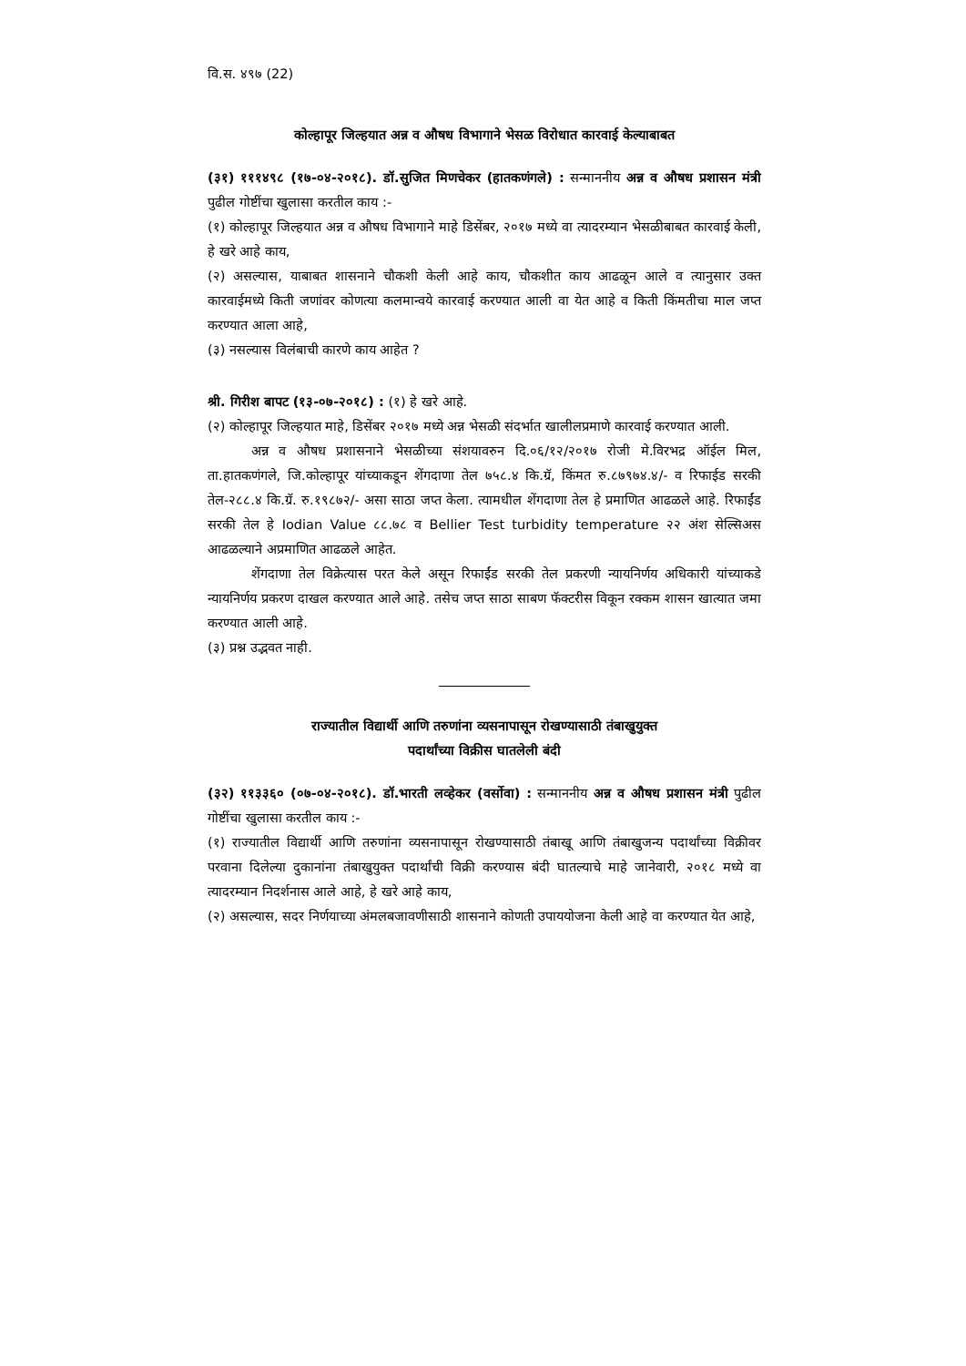वि.स. ४९७ (22)
कोल्हापूर जिल्हयात अन्न व औषध विभागाने भेसळ विरोधात कारवाई केल्याबाबत
(३१) १११४९८ (१७-०४-२०१८). डॉ.सुजित मिणचेकर (हातकणंगले) : सन्माननीय अन्न व औषध प्रशासन मंत्री पुढील गोष्टींचा खुलासा करतील काय :-
(१) कोल्हापूर जिल्हयात अन्न व औषध विभागाने माहे डिसेंबर, २०१७ मध्ये वा त्यादरम्यान भेसळीबाबत कारवाई केली, हे खरे आहे काय,
(२) असल्यास, याबाबत शासनाने चौकशी केली आहे काय, चौकशीत काय आढळून आले व त्यानुसार उक्त कारवाईमध्ये किती जणांवर कोणत्या कलमान्वये कारवाई करण्यात आली वा येत आहे व किती किंमतीचा माल जप्त करण्यात आला आहे,
(३) नसल्यास विलंबाची कारणे काय आहेत ?
श्री. गिरीश बापट (१३-०७-२०१८) : (१) हे खरे आहे.
(२) कोल्हापूर जिल्हयात माहे, डिसेंबर २०१७ मध्ये अन्न भेसळी संदर्भात खालीलप्रमाणे कारवाई करण्यात आली.
अन्न व औषध प्रशासनाने भेसळीच्या संशयावरुन दि.०६/१२/२०१७ रोजी मे.विरभद्र ऑईल मिल, ता.हातकणंगले, जि.कोल्हापूर यांच्याकडून शेंगदाणा तेल ७५८.४ कि.ग्रॅ, किंमत रु.८७९७४.४/- व रिफाईड सरकी तेल-२८८.४ कि.ग्रॅ. रु.१९८७२/- असा साठा जप्त केला. त्यामधील शेंगदाणा तेल हे प्रमाणित आढळले आहे. रिफाईंड सरकी तेल हे Iodian Value ८८.७८ व Bellier Test turbidity temperature २२ अंश सेल्सिअस आढळल्याने अप्रमाणित आढळले आहेत.
शेंगदाणा तेल विक्रेत्यास परत केले असून रिफाईंड सरकी तेल प्रकरणी न्यायनिर्णय अधिकारी यांच्याकडे न्यायनिर्णय प्रकरण दाखल करण्यात आले आहे. तसेच जप्त साठा साबण फॅक्टरीस विकून रक्कम शासन खात्यात जमा करण्यात आली आहे.
(३) प्रश्न उद्भवत नाही.
राज्यातील विद्यार्थी आणि तरुणांना व्यसनापासून रोखण्यासाठी तंबाखुयुक्त
पदार्थांच्या विक्रीस घातलेली बंदी
(३२) ११३३६० (०७-०४-२०१८). डॉ.भारती लव्हेकर (वर्सोवा) : सन्माननीय अन्न व औषध प्रशासन मंत्री पुढील गोष्टींचा खुलासा करतील काय :-
(१) राज्यातील विद्यार्थी आणि तरुणांना व्यसनापासून रोखण्यासाठी तंबाखू आणि तंबाखुजन्य पदार्थांच्या विक्रीवर परवाना दिलेल्या दुकानांना तंबाखुयुक्त पदार्थांची विक्री करण्यास बंदी घातल्याचे माहे जानेवारी, २०१८ मध्ये वा त्यादरम्यान निदर्शनास आले आहे, हे खरे आहे काय,
(२) असल्यास, सदर निर्णयाच्या अंमलबजावणीसाठी शासनाने कोणती उपाययोजना केली आहे वा करण्यात येत आहे,